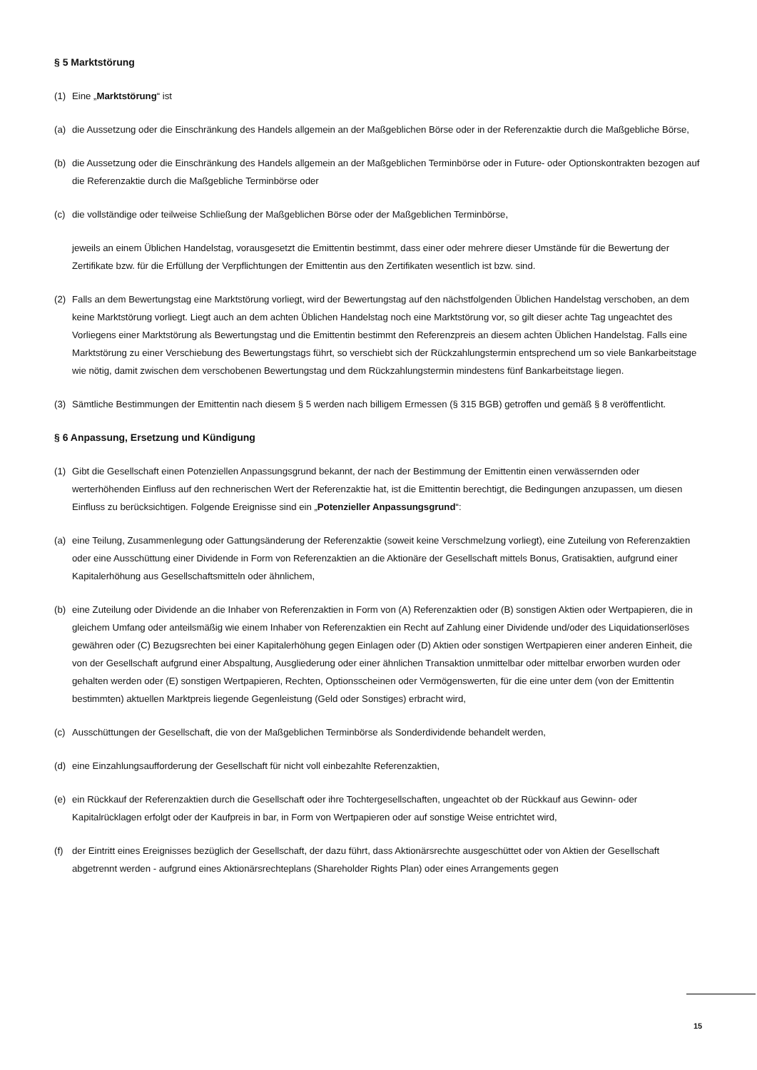§ 5 Marktstörung
(1) Eine „Marktstörung“ ist
(a) die Aussetzung oder die Einschränkung des Handels allgemein an der Maßgeblichen Börse oder in der Referenzaktie durch die Maßgebliche Börse,
(b) die Aussetzung oder die Einschränkung des Handels allgemein an der Maßgeblichen Terminbörse oder in Future- oder Optionskontrakten bezogen auf die Referenzaktie durch die Maßgebliche Terminbörse oder
(c) die vollständige oder teilweise Schließung der Maßgeblichen Börse oder der Maßgeblichen Terminbörse,
jeweils an einem Üblichen Handelstag, vorausgesetzt die Emittentin bestimmt, dass einer oder mehrere dieser Umstände für die Bewertung der Zertifikate bzw. für die Erfüllung der Verpflichtungen der Emittentin aus den Zertifikaten wesentlich ist bzw. sind.
(2) Falls an dem Bewertungstag eine Marktstörung vorliegt, wird der Bewertungstag auf den nächstfolgenden Üblichen Handelstag verschoben, an dem keine Marktstörung vorliegt. Liegt auch an dem achten Üblichen Handelstag noch eine Marktstörung vor, so gilt dieser achte Tag ungeachtet des Vorliegens einer Marktstörung als Bewertungstag und die Emittentin bestimmt den Referenzpreis an diesem achten Üblichen Handelstag. Falls eine Marktstörung zu einer Verschiebung des Bewertungstags führt, so verschiebt sich der Rückzahlungstermin entsprechend um so viele Bankarbeitstage wie nötig, damit zwischen dem verschobenen Bewertungstag und dem Rückzahlungstermin mindestens fünf Bankarbeitstage liegen.
(3) Sämtliche Bestimmungen der Emittentin nach diesem § 5 werden nach billigem Ermessen (§ 315 BGB) getroffen und gemäß § 8 veröffentlicht.
§ 6 Anpassung, Ersetzung und Kündigung
(1) Gibt die Gesellschaft einen Potenziellen Anpassungsgrund bekannt, der nach der Bestimmung der Emittentin einen verwässernden oder werterhöhenden Einfluss auf den rechnerischen Wert der Referenzaktie hat, ist die Emittentin berechtigt, die Bedingungen anzupassen, um diesen Einfluss zu berücksichtigen. Folgende Ereignisse sind ein „Potenzieller Anpassungsgrund“:
(a) eine Teilung, Zusammenlegung oder Gattungsänderung der Referenzaktie (soweit keine Verschmelzung vorliegt), eine Zuteilung von Referenzaktien oder eine Ausschüttung einer Dividende in Form von Referenzaktien an die Aktionäre der Gesellschaft mittels Bonus, Gratisaktien, aufgrund einer Kapitalerhöhung aus Gesellschaftsmitteln oder ähnlichem,
(b) eine Zuteilung oder Dividende an die Inhaber von Referenzaktien in Form von (A) Referenzaktien oder (B) sonstigen Aktien oder Wertpapieren, die in gleichem Umfang oder anteilsmäßig wie einem Inhaber von Referenzaktien ein Recht auf Zahlung einer Dividende und/oder des Liquidationserlöses gewähren oder (C) Bezugsrechten bei einer Kapitalerhöhung gegen Einlagen oder (D) Aktien oder sonstigen Wertpapieren einer anderen Einheit, die von der Gesellschaft aufgrund einer Abspaltung, Ausgliederung oder einer ähnlichen Transaktion unmittelbar oder mittelbar erworben wurden oder gehalten werden oder (E) sonstigen Wertpapieren, Rechten, Optionsscheinen oder Vermögenswerten, für die eine unter dem (von der Emittentin bestimmten) aktuellen Marktpreis liegende Gegenleistung (Geld oder Sonstiges) erbracht wird,
(c) Ausschüttungen der Gesellschaft, die von der Maßgeblichen Terminbörse als Sonderdividende behandelt werden,
(d) eine Einzahlungsaufforderung der Gesellschaft für nicht voll einbezahlte Referenzaktien,
(e) ein Rückkauf der Referenzaktien durch die Gesellschaft oder ihre Tochtergesellschaften, ungeachtet ob der Rückkauf aus Gewinn- oder Kapitalrücklagen erfolgt oder der Kaufpreis in bar, in Form von Wertpapieren oder auf sonstige Weise entrichtet wird,
(f) der Eintritt eines Ereignisses bezüglich der Gesellschaft, der dazu führt, dass Aktionärsrechte ausgeschüttet oder von Aktien der Gesellschaft abgetrennt werden - aufgrund eines Aktionärsrechteplans (Shareholder Rights Plan) oder eines Arrangements gegen
15